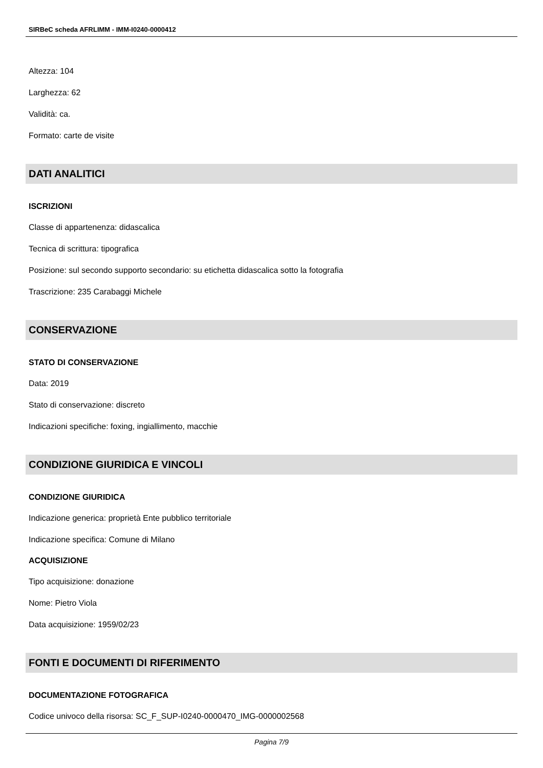SIRBeC scheda AFRLIMM - IMM-I0240-0000412
Altezza: 104
Larghezza: 62
Validità: ca.
Formato: carte de visite
DATI ANALITICI
ISCRIZIONI
Classe di appartenenza: didascalica
Tecnica di scrittura: tipografica
Posizione: sul secondo supporto secondario: su etichetta didascalica sotto la fotografia
Trascrizione: 235 Carabaggi Michele
CONSERVAZIONE
STATO DI CONSERVAZIONE
Data: 2019
Stato di conservazione: discreto
Indicazioni specifiche: foxing, ingiallimento, macchie
CONDIZIONE GIURIDICA E VINCOLI
CONDIZIONE GIURIDICA
Indicazione generica: proprietà Ente pubblico territoriale
Indicazione specifica: Comune di Milano
ACQUISIZIONE
Tipo acquisizione: donazione
Nome: Pietro Viola
Data acquisizione: 1959/02/23
FONTI E DOCUMENTI DI RIFERIMENTO
DOCUMENTAZIONE FOTOGRAFICA
Codice univoco della risorsa: SC_F_SUP-I0240-0000470_IMG-0000002568
Pagina 7/9